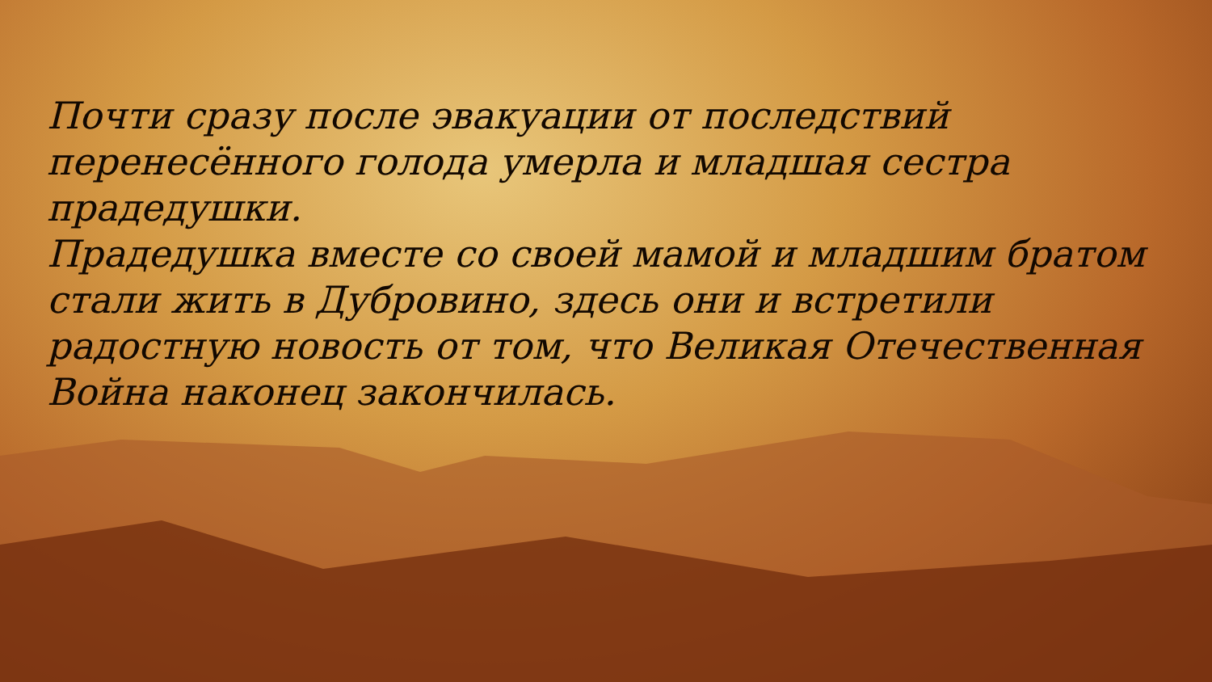Почти сразу после эвакуации от последствий перенесённого голода умерла и младшая сестра прадедушки.
Прадедушка вместе со своей мамой и младшим братом стали жить в Дубровино, здесь они и встретили радостную новость от том, что Великая Отечественная Война наконец закончилась.